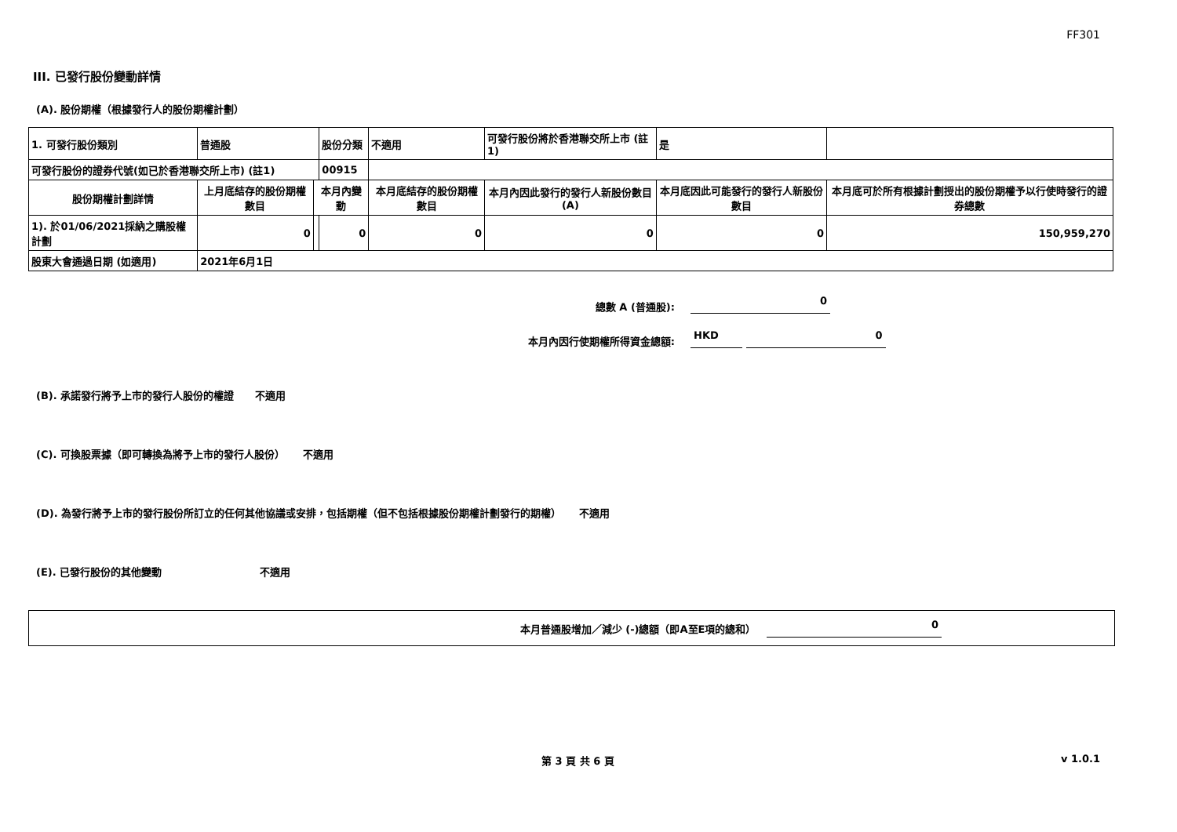FF301
III. 已發行股份變動詳情
(A). 股份期權（根據發行人的股份期權計劃）
| 1. 可發行股份類別 | 普通股 | | 股份分類 | | 不適用 | 可發行股份將於香港聯交所上市 (註1) | | 是 | |
| 可發行股份的證券代號(如已於香港聯交所上市) (註1) | | | 00915 | | | | | | |
| 股份期權計劃詳情 | 上月底結存的股份期權數目 | 本月內變動 | | | 本月底結存的股份期權數目 | 本月內因此發行的發行人新股份數目 (A) | 本月底因此可能發行的發行人新股份數目 | | 本月底可於所有根據計劃授出的股份期權予以行使時發行的證券總數 |
| 1). 於01/06/2021採納之購股權計劃 | 0 | | 0 | | 0 | 0 | 0 | | 150,959,270 |
| 股東大會通過日期 (如適用) | 2021年6月1日 | | | | | | | | |
總數 A (普通股): 0
本月內因行使期權所得資金總額: HKD 0
(B). 承諾發行將予上市的發行人股份的權證 不適用
(C). 可換股票據（即可轉換為將予上市的發行人股份） 不適用
(D). 為發行將予上市的發行股份所訂立的任何其他協議或安排，包括期權（但不包括根據股份期權計劃發行的期權） 不適用
(E). 已發行股份的其他變動 不適用
本月普通股增加／減少 (-)總額（即A至E項的總和） 0
第 3 頁 共 6 頁 v 1.0.1